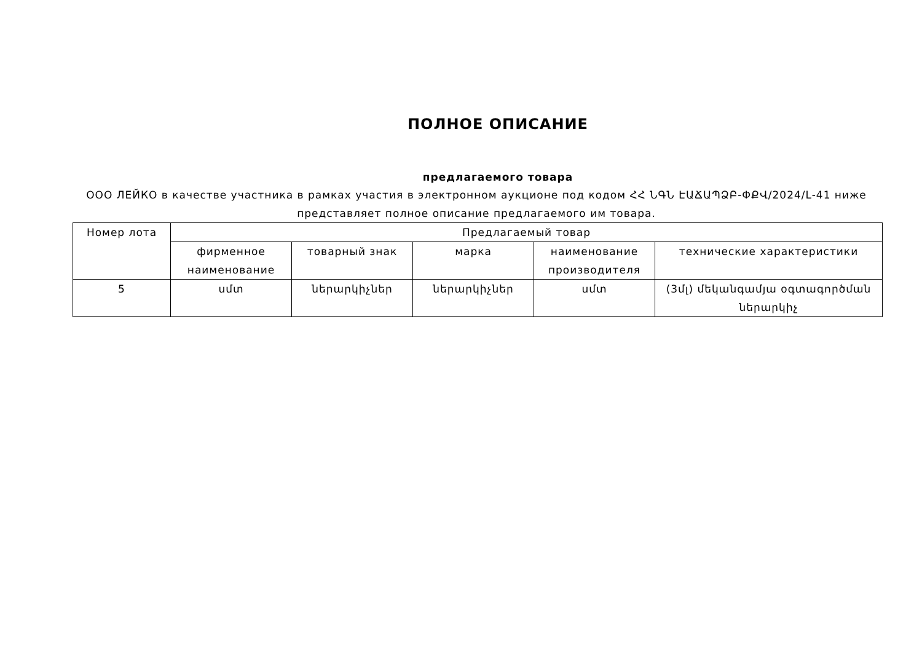ПОЛНОЕ ОПИСАНИЕ
предлагаемого товара
ООО ЛЕЙКО в качестве участника в рамках участия в электронном аукционе под кодом ՀՀ ՆԳՆ ԷԱՃԱՊՁԲ-ՓՔՎ/2024/L-41 ниже представляет полное описание предлагаемого им товара.
| Номер лота | Предлагаемый товар | | | | |
| --- | --- | --- | --- | --- | --- |
| | фирменное наименование | товарный знак | марка | наименование производителя | технические характеристики |
| 5 | սմտ | ներարկիչներ | ներարկիչներ | սմտ | (3մլ) մեկանգամյա օգտագործման ներարկիչ |